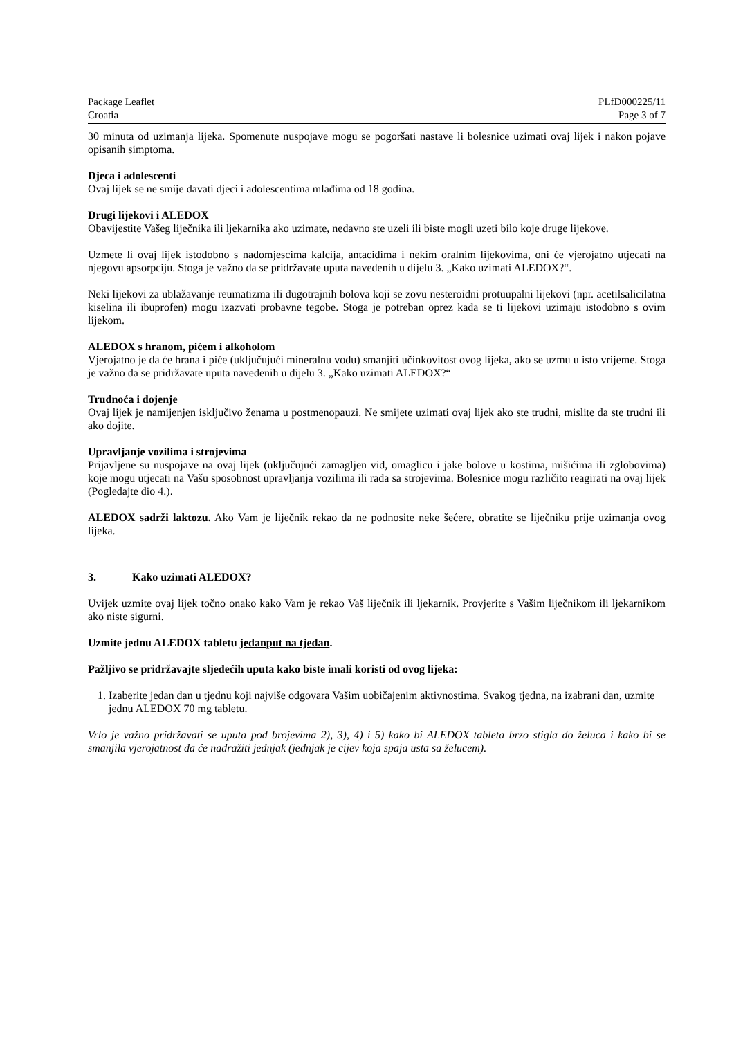Package Leaflet PLfD000225/11
Croatia Page 3 of 7
30 minuta od uzimanja lijeka. Spomenute nuspojave mogu se pogoršati nastave li bolesnice uzimati ovaj lijek i nakon pojave opisanih simptoma.
Djeca i adolescenti
Ovaj lijek se ne smije davati djeci i adolescentima mlađima od 18 godina.
Drugi lijekovi i ALEDOX
Obavijestite Vašeg liječnika ili ljekarnika ako uzimate, nedavno ste uzeli ili biste mogli uzeti bilo koje druge lijekove.
Uzmete li ovaj lijek istodobno s nadomjescima kalcija, antacidima i nekim oralnim lijekovima, oni će vjerojatno utjecati na njegovu apsorpciju. Stoga je važno da se pridržavate uputa navedenih u dijelu 3. „Kako uzimati ALEDOX?“.
Neki lijekovi za ublažavanje reumatizma ili dugotrajnih bolova koji se zovu nesteroidni protuupalni lijekovi (npr. acetilsalicilatna kiselina ili ibuprofen) mogu izazvati probavne tegobe. Stoga je potreban oprez kada se ti lijekovi uzimaju istodobno s ovim lijekom.
ALEDOX s hranom, pićem i alkoholom
Vjerojatno je da će hrana i piće (uključujući mineralnu vodu) smanjiti učinkovitost ovog lijeka, ako se uzmu u isto vrijeme. Stoga je važno da se pridržavate uputa navedenih u dijelu 3. „Kako uzimati ALEDOX?“
Trudnoća i dojenje
Ovaj lijek je namijenjen isključivo ženama u postmenopauzi. Ne smijete uzimati ovaj lijek ako ste trudni, mislite da ste trudni ili ako dojite.
Upravljanje vozilima i strojevima
Prijavljene su nuspojave na ovaj lijek (uključujući zamagljen vid, omaglicu i jake bolove u kostima, mišićima ili zglobovima) koje mogu utjecati na Vašu sposobnost upravljanja vozilima ili rada sa strojevima. Bolesnice mogu različito reagirati na ovaj lijek (Pogledajte dio 4.).
ALEDOX sadrži laktozu. Ako Vam je liječnik rekao da ne podnosite neke šećere, obratite se liječniku prije uzimanja ovog lijeka.
3. Kako uzimati ALEDOX?
Uvijek uzmite ovaj lijek točno onako kako Vam je rekao Vaš liječnik ili ljekarnik. Provjerite s Vašim liječnikom ili ljekarnikom ako niste sigurni.
Uzmite jednu ALEDOX tabletu jedanput na tjedan.
Pažljivo se pridržavajte sljedećih uputa kako biste imali koristi od ovog lijeka:
1. Izaberite jedan dan u tjednu koji najviše odgovara Vašim uobičajenim aktivnostima. Svakog tjedna, na izabrani dan, uzmite jednu ALEDOX 70 mg tabletu.
Vrlo je važno pridržavati se uputa pod brojevima 2), 3), 4) i 5) kako bi ALEDOX tableta brzo stigla do želuca i kako bi se smanjila vjerojatnost da će nadražiti jednjak (jednjak je cijev koja spaja usta sa želucem).